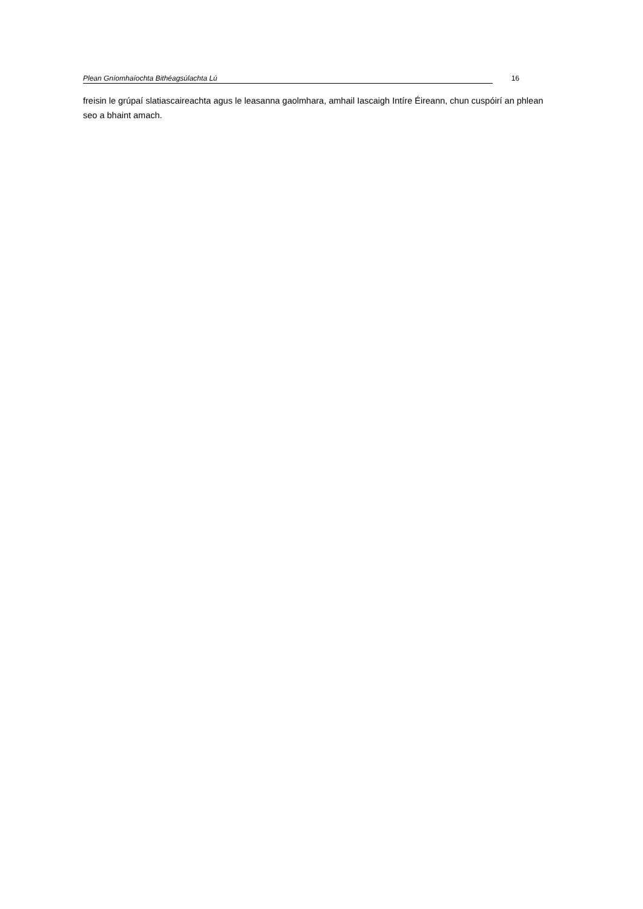Plean Gníomhaíochta Bithéagsúlachta Lú 16
freisin le grúpaí slatiascaireachta agus le leasanna gaolmhara, amhail Iascaigh Intíre Éireann, chun cuspóirí an phlean seo a bhaint amach.